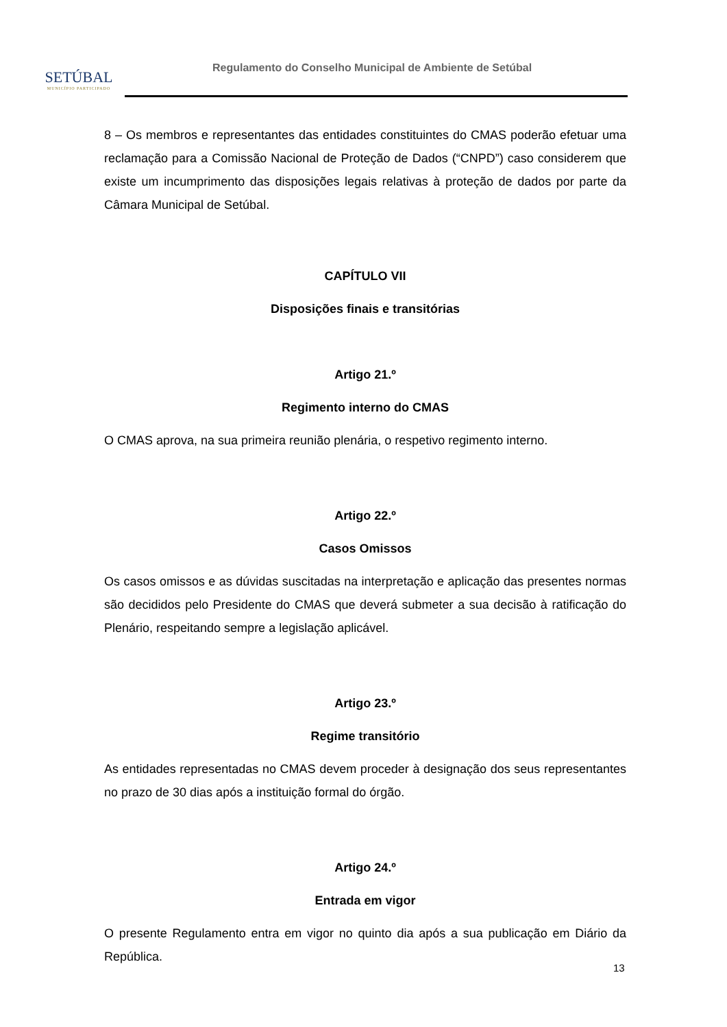SETÚBAL
MUNICÍPIO PARTICIPADO
Regulamento do Conselho Municipal de Ambiente de Setúbal
8 – Os membros e representantes das entidades constituintes do CMAS poderão efetuar uma reclamação para a Comissão Nacional de Proteção de Dados (“CNPD”) caso considerem que existe um incumprimento das disposições legais relativas à proteção de dados por parte da Câmara Municipal de Setúbal.
CAPÍTULO VII
Disposições finais e transitórias
Artigo 21.º
Regimento interno do CMAS
O CMAS aprova, na sua primeira reunião plenária, o respetivo regimento interno.
Artigo 22.º
Casos Omissos
Os casos omissos e as dúvidas suscitadas na interpretação e aplicação das presentes normas são decididos pelo Presidente do CMAS que deverá submeter a sua decisão à ratificação do Plenário, respeitando sempre a legislação aplicável.
Artigo 23.º
Regime transitório
As entidades representadas no CMAS devem proceder à designação dos seus representantes no prazo de 30 dias após a instituição formal do órgão.
Artigo 24.º
Entrada em vigor
O presente Regulamento entra em vigor no quinto dia após a sua publicação em Diário da República.
13